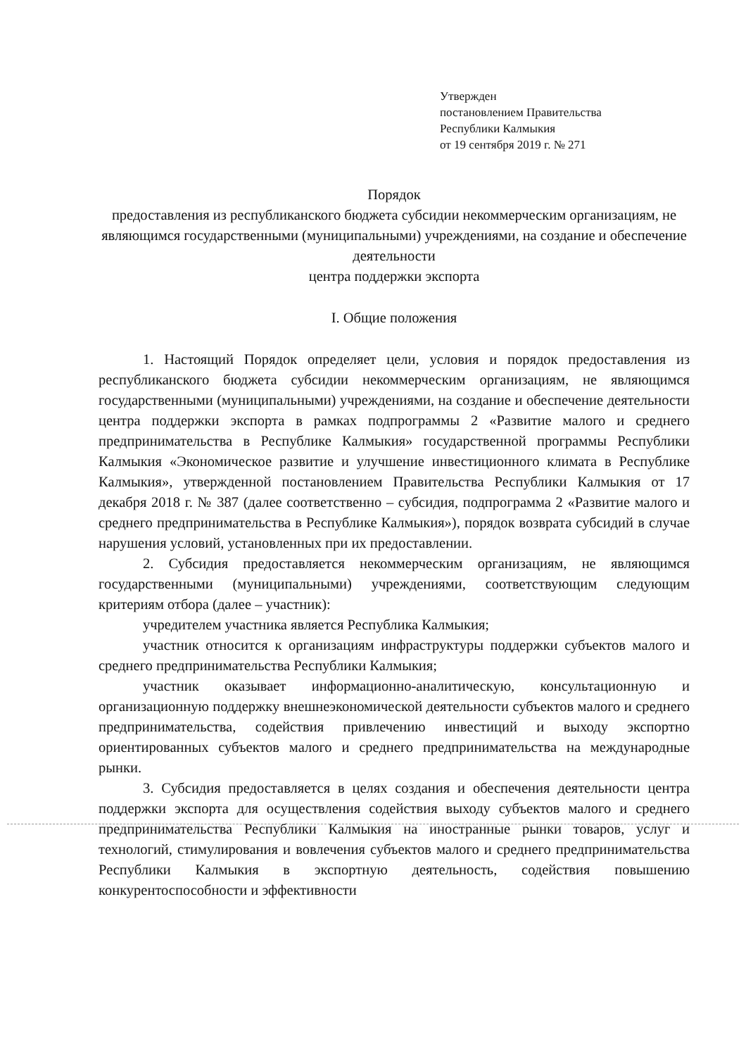Утвержден
постановлением Правительства
Республики Калмыкия
от 19 сентября 2019 г. № 271
Порядок
предоставления из республиканского бюджета субсидии некоммерческим организациям, не являющимся государственными (муниципальными) учреждениями, на создание и обеспечение деятельности
центра поддержки экспорта
I. Общие положения
1. Настоящий Порядок определяет цели, условия и порядок предоставления из республиканского бюджета субсидии некоммерческим организациям, не являющимся государственными (муниципальными) учреждениями, на создание и обеспечение деятельности центра поддержки экспорта в рамках подпрограммы 2 «Развитие малого и среднего предпринимательства в Республике Калмыкия» государственной программы Республики Калмыкия «Экономическое развитие и улучшение инвестиционного климата в Республике Калмыкия», утвержденной постановлением Правительства Республики Калмыкия от 17 декабря 2018 г. № 387 (далее соответственно – субсидия, подпрограмма 2 «Развитие малого и среднего предпринимательства в Республике Калмыкия»), порядок возврата субсидий в случае нарушения условий, установленных при их предоставлении.
2. Субсидия предоставляется некоммерческим организациям, не являющимся государственными (муниципальными) учреждениями, соответствующим следующим критериям отбора (далее – участник):
учредителем участника является Республика Калмыкия;
участник относится к организациям инфраструктуры поддержки субъектов малого и среднего предпринимательства Республики Калмыкия;
участник оказывает информационно-аналитическую, консультационную и организационную поддержку внешнеэкономической деятельности субъектов малого и среднего предпринимательства, содействия привлечению инвестиций и выходу экспортно ориентированных субъектов малого и среднего предпринимательства на международные рынки.
3. Субсидия предоставляется в целях создания и обеспечения деятельности центра поддержки экспорта для осуществления содействия выходу субъектов малого и среднего предпринимательства Республики Калмыкия на иностранные рынки товаров, услуг и технологий, стимулирования и вовлечения субъектов малого и среднего предпринимательства Республики Калмыкия в экспортную деятельность, содействия повышению конкурентоспособности и эффективности